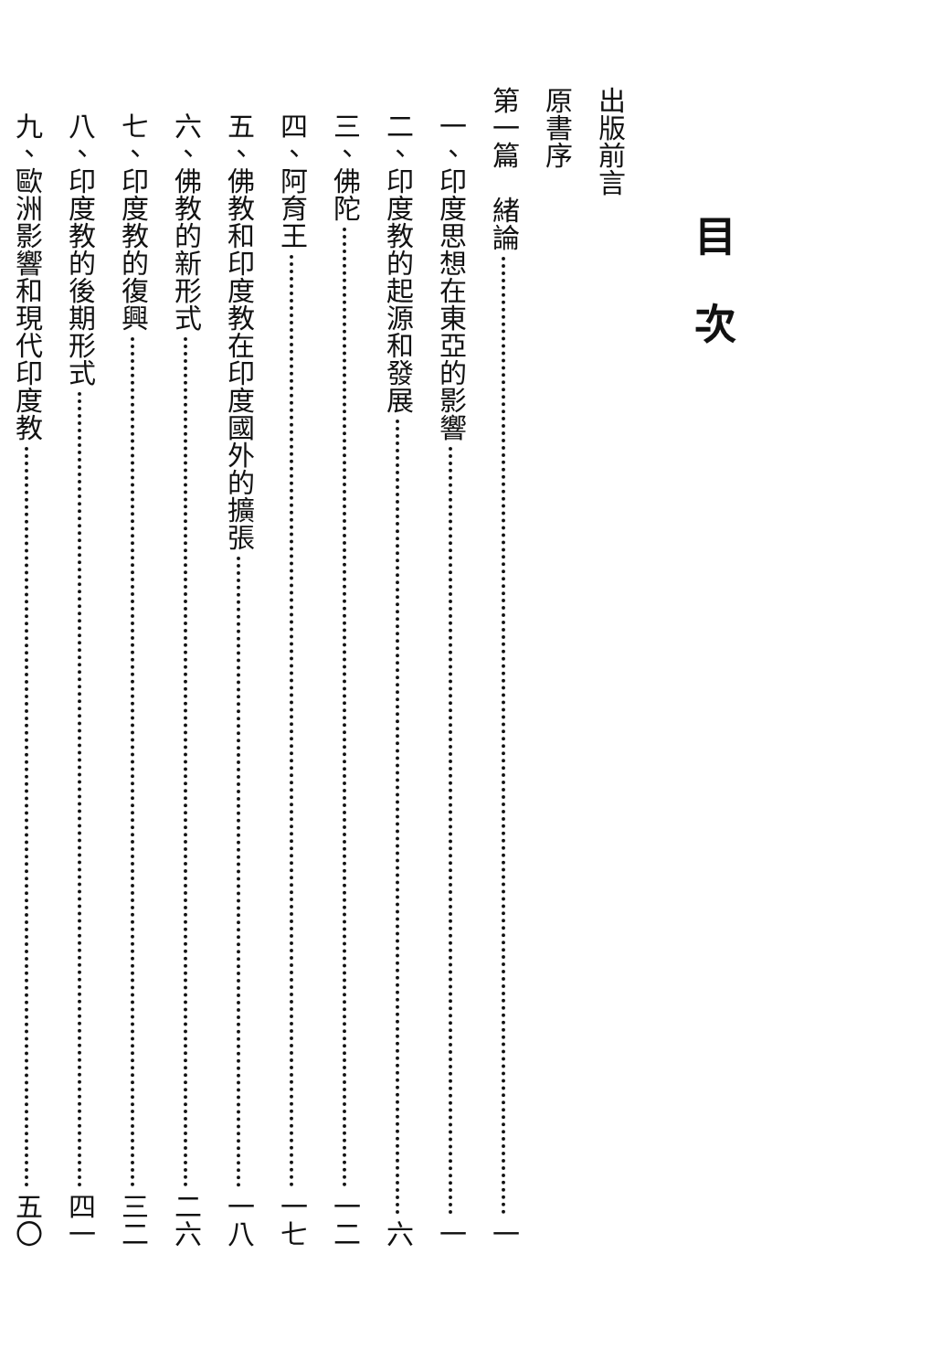目次
出版前言
原書序
第一篇　緒論 一
一、印度思想在東亞的影響 一
二、印度教的起源和發展 六
三、佛陀 一二
四、阿育王 一七
五、佛教和印度教在印度國外的擴張 一八
六、佛教的新形式 二六
七、印度教的復興 三二
八、印度教的後期形式 四一
九、歐洲影響和現代印度教 五〇